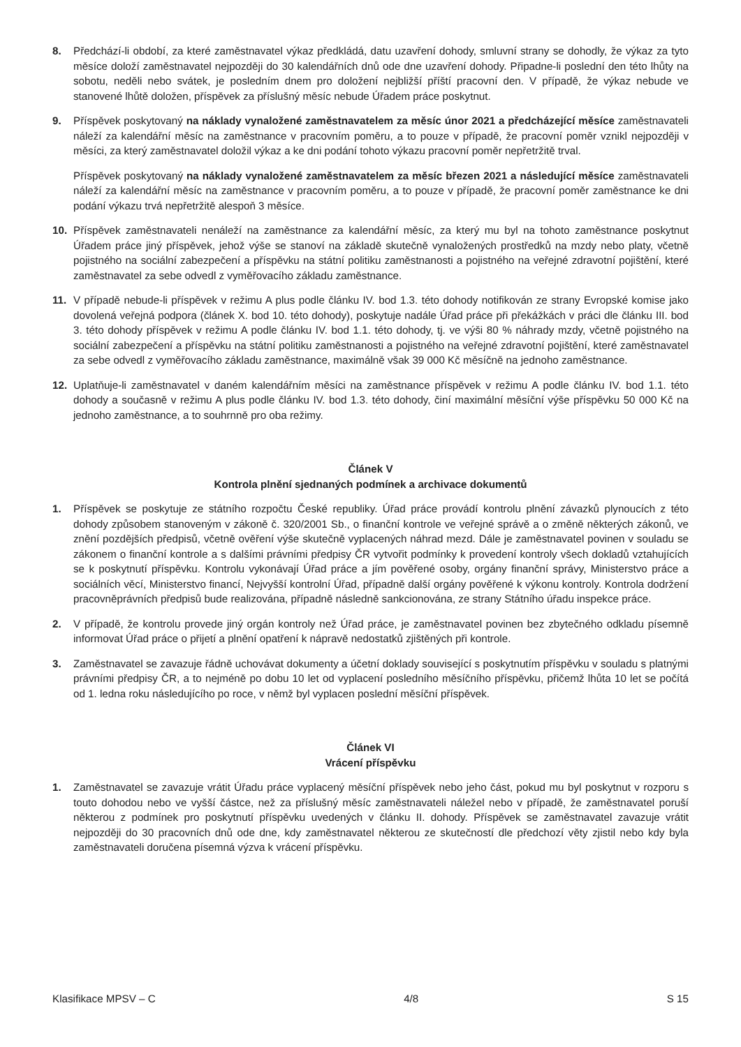8. Předchází-li období, za které zaměstnavatel výkaz předkládá, datu uzavření dohody, smluvní strany se dohodly, že výkaz za tyto měsíce doloží zaměstnavatel nejpozději do 30 kalendářních dnů ode dne uzavření dohody. Připadne-li poslední den této lhůty na sobotu, neděli nebo svátek, je posledním dnem pro doložení nejbližší příští pracovní den. V případě, že výkaz nebude ve stanovené lhůtě doložen, příspěvek za příslušný měsíc nebude Úřadem práce poskytnut.
9. Příspěvek poskytovaný na náklady vynaložené zaměstnavatelem za měsíc únor 2021 a předcházející měsíce zaměstnavateli náleží za kalendářní měsíc na zaměstnance v pracovním poměru, a to pouze v případě, že pracovní poměr vznikl nejpozději v měsíci, za který zaměstnavatel doložil výkaz a ke dni podání tohoto výkazu pracovní poměr nepřetržitě trval.
Příspěvek poskytovaný na náklady vynaložené zaměstnavatelem za měsíc březen 2021 a následující měsíce zaměstnavateli náleží za kalendářní měsíc na zaměstnance v pracovním poměru, a to pouze v případě, že pracovní poměr zaměstnance ke dni podání výkazu trvá nepřetržitě alespoň 3 měsíce.
10. Příspěvek zaměstnavateli nenáleží na zaměstnance za kalendářní měsíc, za který mu byl na tohoto zaměstnance poskytnut Úřadem práce jiný příspěvek, jehož výše se stanoví na základě skutečně vynaložených prostředků na mzdy nebo platy, včetně pojistného na sociální zabezpečení a příspěvku na státní politiku zaměstnanosti a pojistného na veřejné zdravotní pojištění, které zaměstnavatel za sebe odvedl z vyměřovacího základu zaměstnance.
11. V případě nebude-li příspěvek v režimu A plus podle článku IV. bod 1.3. této dohody notifikován ze strany Evropské komise jako dovolená veřejná podpora (článek X. bod 10. této dohody), poskytuje nadále Úřad práce při překážkách v práci dle článku III. bod 3. této dohody příspěvek v režimu A podle článku IV. bod 1.1. této dohody, tj. ve výši 80 % náhrady mzdy, včetně pojistného na sociální zabezpečení a příspěvku na státní politiku zaměstnanosti a pojistného na veřejné zdravotní pojištění, které zaměstnavatel za sebe odvedl z vyměřovacího základu zaměstnance, maximálně však 39 000 Kč měsíčně na jednoho zaměstnance.
12. Uplatňuje-li zaměstnavatel v daném kalendářním měsíci na zaměstnance příspěvek v režimu A podle článku IV. bod 1.1. této dohody a současně v režimu A plus podle článku IV. bod 1.3. této dohody, činí maximální měsíční výše příspěvku 50 000 Kč na jednoho zaměstnance, a to souhrnně pro oba režimy.
Článek V
Kontrola plnění sjednaných podmínek a archivace dokumentů
1. Příspěvek se poskytuje ze státního rozpočtu České republiky. Úřad práce provádí kontrolu plnění závazků plynoucích z této dohody způsobem stanoveným v zákoně č. 320/2001 Sb., o finanční kontrole ve veřejné správě a o změně některých zákonů, ve znění pozdějších předpisů, včetně ověření výše skutečně vyplacených náhrad mezd. Dále je zaměstnavatel povinen v souladu se zákonem o finanční kontrole a s dalšími právními předpisy ČR vytvořit podmínky k provedení kontroly všech dokladů vztahujících se k poskytnutí příspěvku. Kontrolu vykonávají Úřad práce a jím pověřené osoby, orgány finanční správy, Ministerstvo práce a sociálních věcí, Ministerstvo financí, Nejvyšší kontrolní Úřad, případně další orgány pověřené k výkonu kontroly. Kontrola dodržení pracovněprávních předpisů bude realizována, případně následně sankcionována, ze strany Státního úřadu inspekce práce.
2. V případě, že kontrolu provede jiný orgán kontroly než Úřad práce, je zaměstnavatel povinen bez zbytečného odkladu písemně informovat Úřad práce o přijetí a plnění opatření k nápravě nedostatků zjištěných při kontrole.
3. Zaměstnavatel se zavazuje řádně uchovávat dokumenty a účetní doklady související s poskytnutím příspěvku v souladu s platnými právními předpisy ČR, a to nejméně po dobu 10 let od vyplacení posledního měsíčního příspěvku, přičemž lhůta 10 let se počítá od 1. ledna roku následujícího po roce, v němž byl vyplacen poslední měsíční příspěvek.
Článek VI
Vrácení příspěvku
1. Zaměstnavatel se zavazuje vrátit Úřadu práce vyplacený měsíční příspěvek nebo jeho část, pokud mu byl poskytnut v rozporu s touto dohodou nebo ve vyšší částce, než za příslušný měsíc zaměstnavateli náležel nebo v případě, že zaměstnavatel poruší některou z podmínek pro poskytnutí příspěvku uvedených v článku II. dohody. Příspěvek se zaměstnavatel zavazuje vrátit nejpozději do 30 pracovních dnů ode dne, kdy zaměstnavatel některou ze skutečností dle předchozí věty zjistil nebo kdy byla zaměstnavateli doručena písemná výzva k vrácení příspěvku.
Klasifikace MPSV – C 4/8 S 15